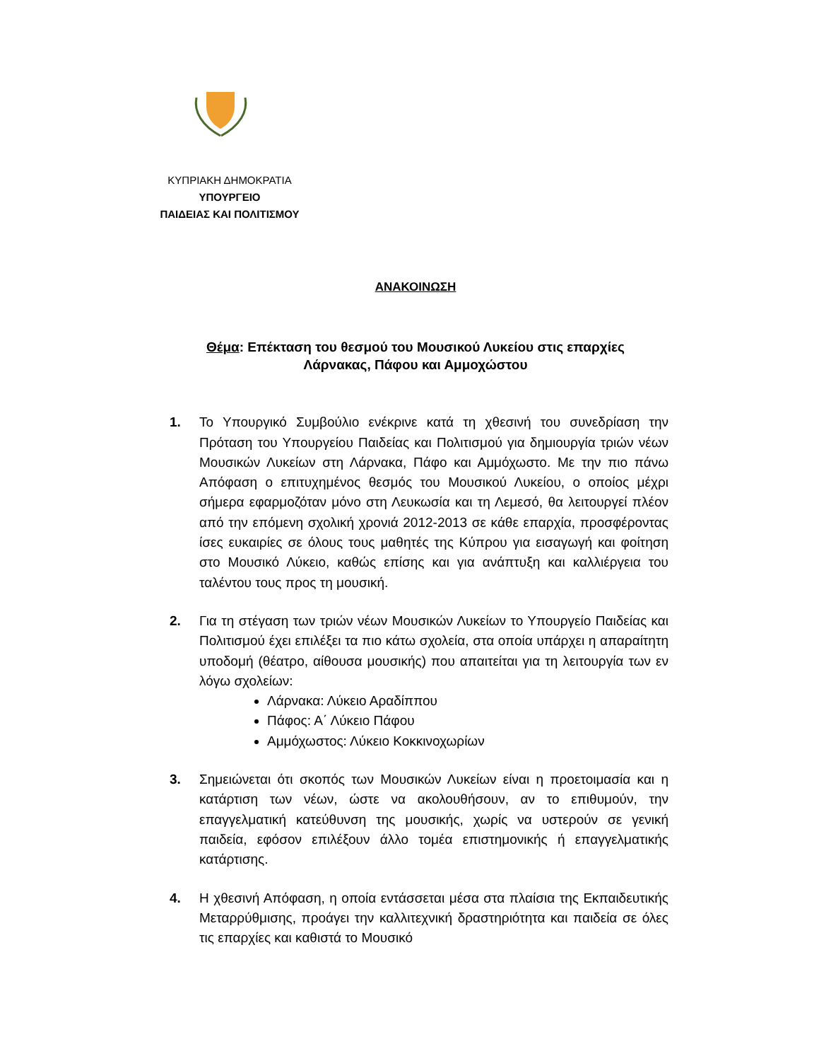ΚΥΠΡΙΑΚΗ ΔΗΜΟΚΡΑΤΙΑ
ΥΠΟΥΡΓΕΙΟ
ΠΑΙΔΕΙΑΣ ΚΑΙ ΠΟΛΙΤΙΣΜΟΥ
ΑΝΑΚΟΙΝΩΣΗ
Θέμα: Επέκταση του θεσμού του Μουσικού Λυκείου στις επαρχίες
Λάρνακας, Πάφου και Αμμοχώστου
1. Το Υπουργικό Συμβούλιο ενέκρινε κατά τη χθεσινή του συνεδρίαση την Πρόταση του Υπουργείου Παιδείας και Πολιτισμού για δημιουργία τριών νέων Μουσικών Λυκείων στη Λάρνακα, Πάφο και Αμμόχωστο. Με την πιο πάνω Απόφαση ο επιτυχημένος θεσμός του Μουσικού Λυκείου, ο οποίος μέχρι σήμερα εφαρμοζόταν μόνο στη Λευκωσία και τη Λεμεσό, θα λειτουργεί πλέον από την επόμενη σχολική χρονιά 2012-2013 σε κάθε επαρχία, προσφέροντας ίσες ευκαιρίες σε όλους τους μαθητές της Κύπρου για εισαγωγή και φοίτηση στο Μουσικό Λύκειο, καθώς επίσης και για ανάπτυξη και καλλιέργεια του ταλέντου τους προς τη μουσική.
2. Για τη στέγαση των τριών νέων Μουσικών Λυκείων το Υπουργείο Παιδείας και Πολιτισμού έχει επιλέξει τα πιο κάτω σχολεία, στα οποία υπάρχει η απαραίτητη υποδομή (θέατρο, αίθουσα μουσικής) που απαιτείται για τη λειτουργία των εν λόγω σχολείων:
Λάρνακα: Λύκειο Αραδίππου
Πάφος: Α΄ Λύκειο Πάφου
Αμμόχωστος: Λύκειο Κοκκινοχωρίων
3. Σημειώνεται ότι σκοπός των Μουσικών Λυκείων είναι η προετοιμασία και η κατάρτιση των νέων, ώστε να ακολουθήσουν, αν το επιθυμούν, την επαγγελματική κατεύθυνση της μουσικής, χωρίς να υστερούν σε γενική παιδεία, εφόσον επιλέξουν άλλο τομέα επιστημονικής ή επαγγελματικής κατάρτισης.
4. Η χθεσινή Απόφαση, η οποία εντάσσεται μέσα στα πλαίσια της Εκπαιδευτικής Μεταρρύθμισης, προάγει την καλλιτεχνική δραστηριότητα και παιδεία σε όλες τις επαρχίες και καθιστά το Μουσικό